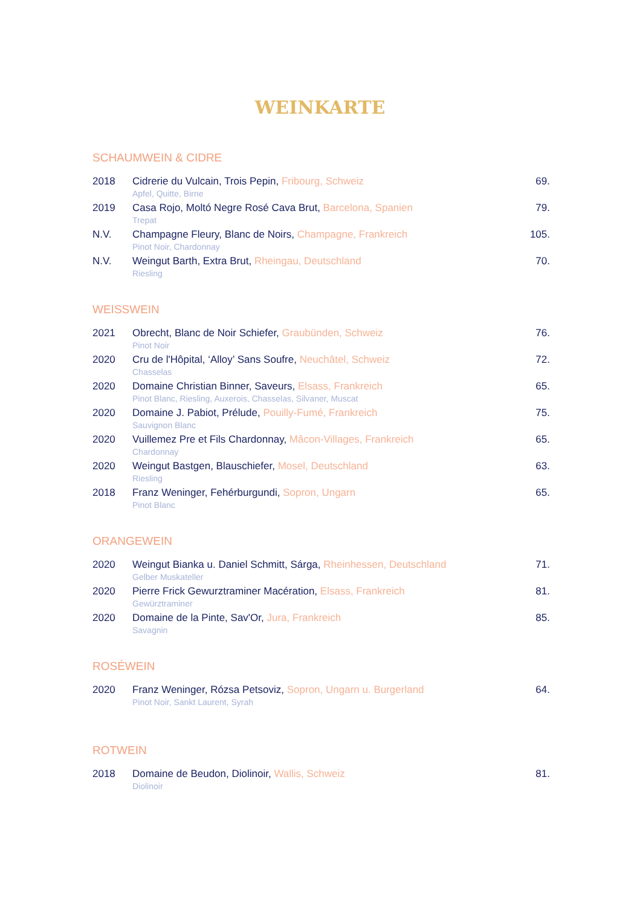WEINKARTE
SCHAUMWEIN & CIDRE
| 2018 | Cidrerie du Vulcain, Trois Pepin, Fribourg, Schweiz Apfel, Quitte, Birne | 69. |
| 2019 | Casa Rojo, Moltó Negre Rosé Cava Brut, Barcelona, Spanien Trepat | 79. |
| N.V. | Champagne Fleury, Blanc de Noirs, Champagne, Frankreich Pinot Noir, Chardonnay | 105. |
| N.V. | Weingut Barth, Extra Brut, Rheingau, Deutschland Riesling | 70. |
WEISSWEIN
| 2021 | Obrecht, Blanc de Noir Schiefer, Graubünden, Schweiz Pinot Noir | 76. |
| 2020 | Cru de l'Hôpital, ‘Alloy’ Sans Soufre, Neuchâtel, Schweiz Chasselas | 72. |
| 2020 | Domaine Christian Binner, Saveurs, Elsass, Frankreich Pinot Blanc, Riesling, Auxerois, Chasselas, Silvaner, Muscat | 65. |
| 2020 | Domaine J. Pabiot, Prélude, Pouilly-Fumé, Frankreich Sauvignon Blanc | 75. |
| 2020 | Vuillemez Pre et Fils Chardonnay, Mâcon-Villages, Frankreich Chardonnay | 65. |
| 2020 | Weingut Bastgen, Blauschiefer, Mosel, Deutschland Riesling | 63. |
| 2018 | Franz Weninger, Fehérburgundi, Sopron, Ungarn Pinot Blanc | 65. |
ORANGEWEIN
| 2020 | Weingut Bianka u. Daniel Schmitt, Sárga, Rheinhessen, Deutschland Gelber Muskateller | 71. |
| 2020 | Pierre Frick Gewurztraminer Macération, Elsass, Frankreich Gewürztraminer | 81. |
| 2020 | Domaine de la Pinte, Sav'Or, Jura, Frankreich Savagnin | 85. |
ROSÉWEIN
| 2020 | Franz Weninger, Rózsa Petsoviz, Sopron, Ungarn u. Burgerland Pinot Noir, Sankt Laurent, Syrah | 64. |
ROTWEIN
| 2018 | Domaine de Beudon, Diolinoir, Wallis, Schweiz Diolinoir | 81. |